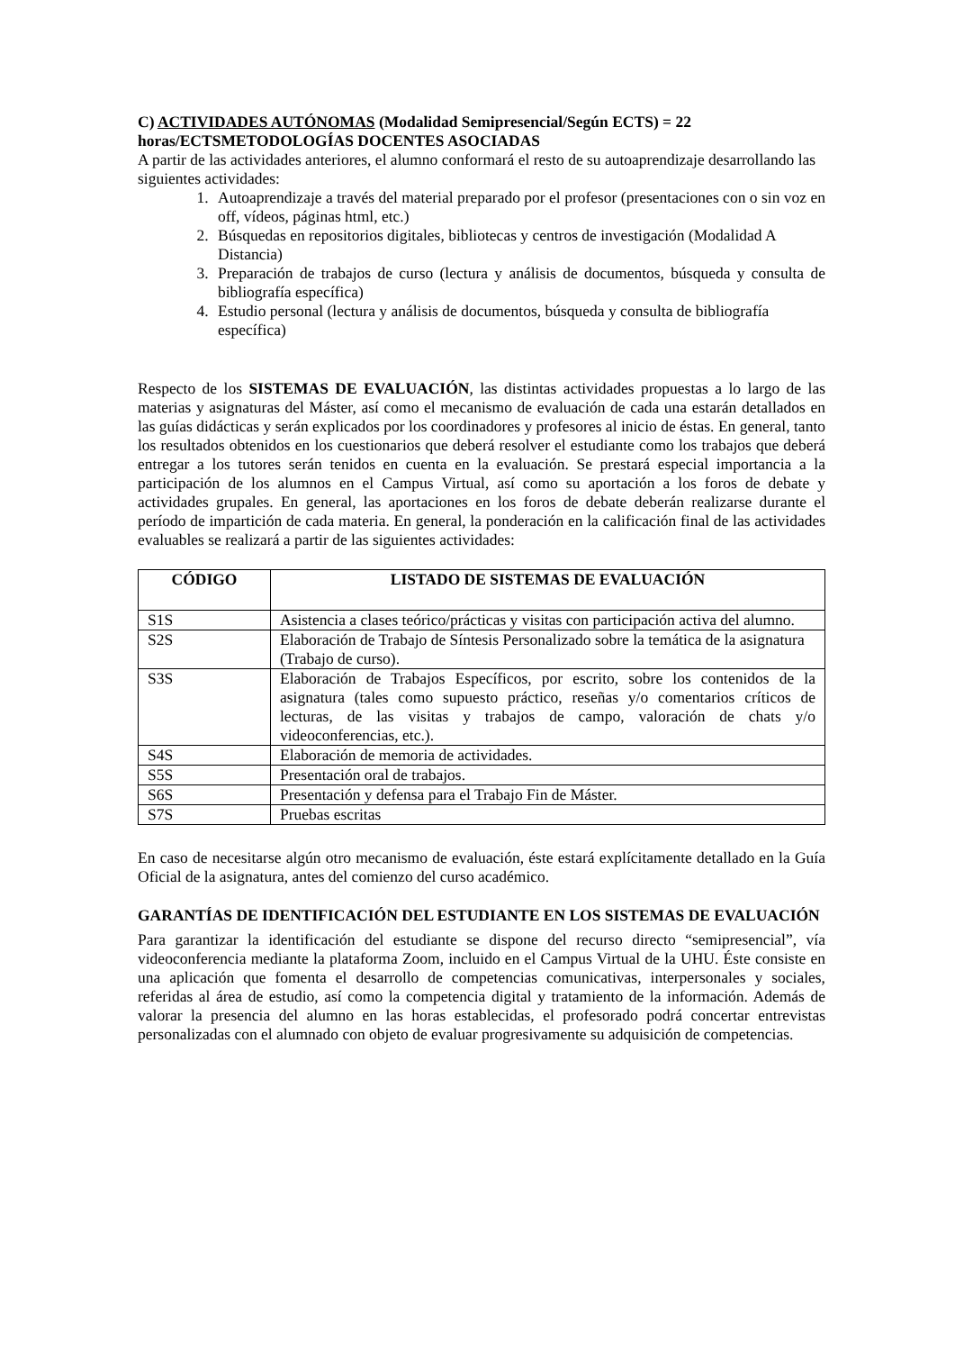C) ACTIVIDADES AUTÓNOMAS (Modalidad Semipresencial/Según ECTS) = 22 horas/ECTSMETODOLOGÍAS DOCENTES ASOCIADAS
A partir de las actividades anteriores, el alumno conformará el resto de su autoaprendizaje desarrollando las siguientes actividades:
1. Autoaprendizaje a través del material preparado por el profesor (presentaciones con o sin voz en off, vídeos, páginas html, etc.)
2. Búsquedas en repositorios digitales, bibliotecas y centros de investigación (Modalidad A Distancia)
3. Preparación de trabajos de curso (lectura y análisis de documentos, búsqueda y consulta de bibliografía específica)
4. Estudio personal (lectura y análisis de documentos, búsqueda y consulta de bibliografía específica)
Respecto de los SISTEMAS DE EVALUACIÓN, las distintas actividades propuestas a lo largo de las materias y asignaturas del Máster, así como el mecanismo de evaluación de cada una estarán detallados en las guías didácticas y serán explicados por los coordinadores y profesores al inicio de éstas. En general, tanto los resultados obtenidos en los cuestionarios que deberá resolver el estudiante como los trabajos que deberá entregar a los tutores serán tenidos en cuenta en la evaluación. Se prestará especial importancia a la participación de los alumnos en el Campus Virtual, así como su aportación a los foros de debate y actividades grupales. En general, las aportaciones en los foros de debate deberán realizarse durante el período de impartición de cada materia. En general, la ponderación en la calificación final de las actividades evaluables se realizará a partir de las siguientes actividades:
| CÓDIGO | LISTADO DE SISTEMAS DE EVALUACIÓN |
| --- | --- |
| S1S | Asistencia a clases teórico/prácticas y visitas con participación activa del alumno. |
| S2S | Elaboración de Trabajo de Síntesis Personalizado sobre la temática de la asignatura (Trabajo de curso). |
| S3S | Elaboración de Trabajos Específicos, por escrito, sobre los contenidos de la asignatura (tales como supuesto práctico, reseñas y/o comentarios críticos de lecturas, de las visitas y trabajos de campo, valoración de chats y/o videoconferencias, etc.). |
| S4S | Elaboración de memoria de actividades. |
| S5S | Presentación oral de trabajos. |
| S6S | Presentación y defensa para el Trabajo Fin de Máster. |
| S7S | Pruebas escritas |
En caso de necesitarse algún otro mecanismo de evaluación, éste estará explícitamente detallado en la Guía Oficial de la asignatura, antes del comienzo del curso académico.
GARANTÍAS DE IDENTIFICACIÓN DEL ESTUDIANTE EN LOS SISTEMAS DE EVALUACIÓN
Para garantizar la identificación del estudiante se dispone del recurso directo “semipresencial”, vía videoconferencia mediante la plataforma Zoom, incluido en el Campus Virtual de la UHU. Éste consiste en una aplicación que fomenta el desarrollo de competencias comunicativas, interpersonales y sociales, referidas al área de estudio, así como la competencia digital y tratamiento de la información. Además de valorar la presencia del alumno en las horas establecidas, el profesorado podrá concertar entrevistas personalizadas con el alumnado con objeto de evaluar progresivamente su adquisición de competencias.